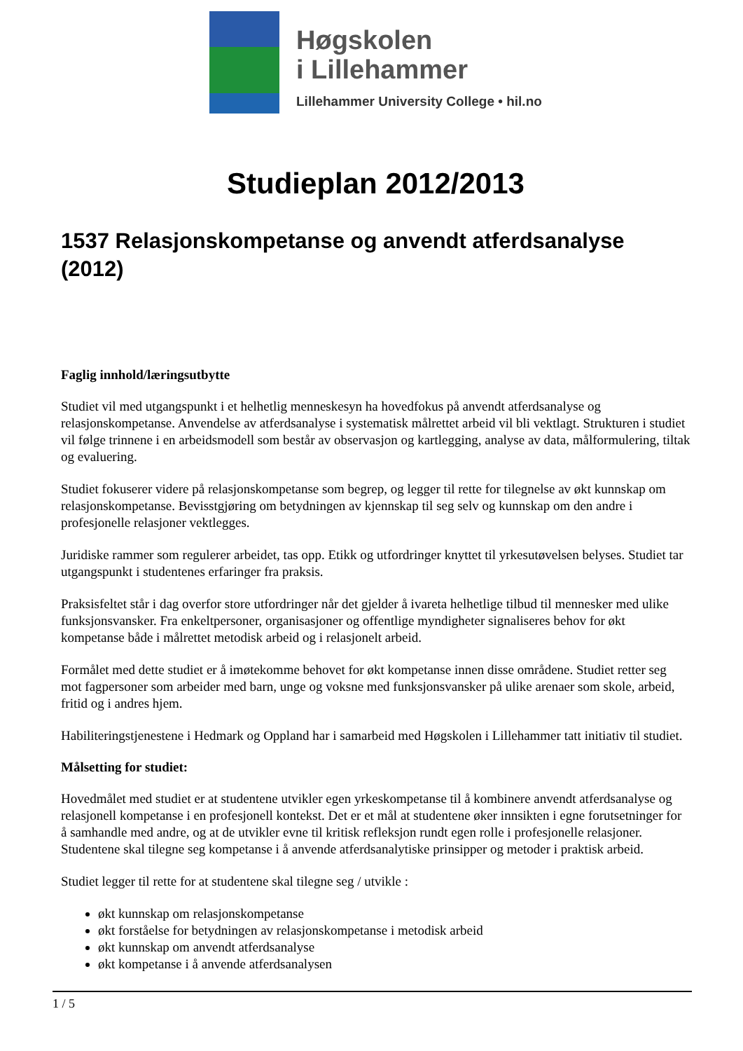Høgskolen
i Lillehammer
Lillehammer University College • hil.no
Studieplan 2012/2013
1537 Relasjonskompetanse og anvendt atferdsanalyse (2012)
Faglig innhold/læringsutbytte
Studiet vil med utgangspunkt i et helhetlig menneskesyn ha hovedfokus på anvendt atferdsanalyse og relasjonskompetanse. Anvendelse av atferdsanalyse i systematisk målrettet arbeid vil bli vektlagt. Strukturen i studiet vil følge trinnene i en arbeidsmodell som består av observasjon og kartlegging, analyse av data, målformulering, tiltak og evaluering.
Studiet fokuserer videre på relasjonskompetanse som begrep, og legger til rette for tilegnelse av økt kunnskap om relasjonskompetanse. Bevisstgjøring om betydningen av kjennskap til seg selv og kunnskap om den andre i profesjonelle relasjoner vektlegges.
Juridiske rammer som regulerer arbeidet, tas opp. Etikk og utfordringer knyttet til yrkesutøvelsen belyses. Studiet tar utgangspunkt i studentenes erfaringer fra praksis.
Praksisfeltet står i dag overfor store utfordringer når det gjelder å ivareta helhetlige tilbud til mennesker med ulike funksjonsvansker. Fra enkeltpersoner, organisasjoner og offentlige myndigheter signaliseres behov for økt kompetanse både i målrettet metodisk arbeid og i relasjonelt arbeid.
Formålet med dette studiet er å imøtekomme behovet for økt kompetanse innen disse områdene. Studiet retter seg mot fagpersoner som arbeider med barn, unge og voksne med funksjonsvansker på ulike arenaer som skole, arbeid, fritid og i andres hjem.
Habiliteringstjenestene i Hedmark og Oppland har i samarbeid med Høgskolen i Lillehammer tatt initiativ til studiet.
Målsetting for studiet:
Hovedmålet med studiet er at studentene utvikler egen yrkeskompetanse til å kombinere anvendt atferdsanalyse og relasjonell kompetanse i en profesjonell kontekst. Det er et mål at studentene øker innsikten i egne forutsetninger for å samhandle med andre, og at de utvikler evne til kritisk refleksjon rundt egen rolle i profesjonelle relasjoner. Studentene skal tilegne seg kompetanse i å anvende atferdsanalytiske prinsipper og metoder i praktisk arbeid.
Studiet legger til rette for at studentene skal tilegne seg / utvikle :
økt kunnskap om relasjonskompetanse
økt forståelse for betydningen av relasjonskompetanse i metodisk arbeid
økt kunnskap om anvendt atferdsanalyse
økt kompetanse i å anvende atferdsanalysen
1 / 5